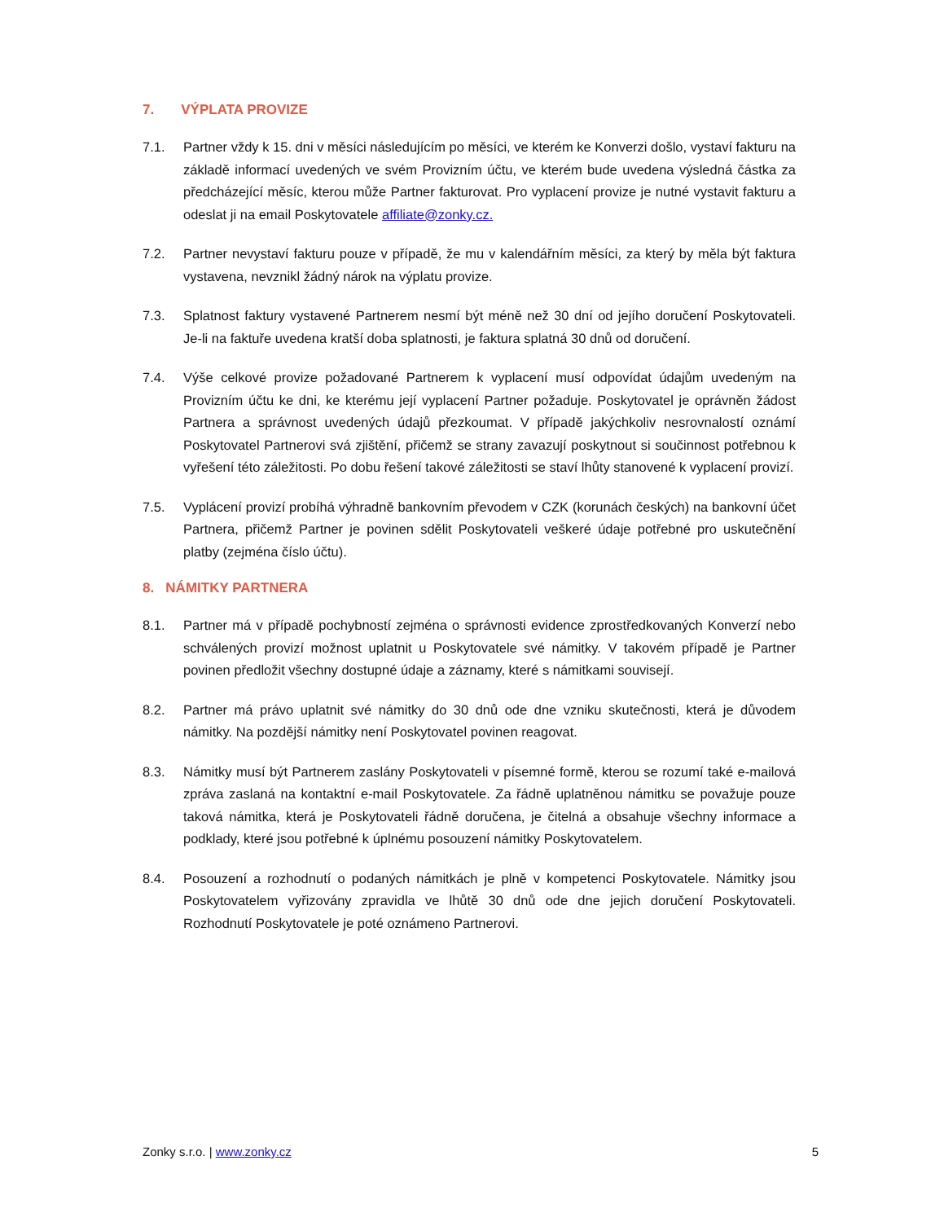7. VÝPLATA PROVIZE
7.1. Partner vždy k 15. dni v měsíci následujícím po měsíci, ve kterém ke Konverzi došlo, vystaví fakturu na základě informací uvedených ve svém Provizním účtu, ve kterém bude uvedena výsledná částka za předcházející měsíc, kterou může Partner fakturovat. Pro vyplacení provize je nutné vystavit fakturu a odeslat ji na email Poskytovatele affiliate@zonky.cz.
7.2. Partner nevystaví fakturu pouze v případě, že mu v kalendářním měsíci, za který by měla být faktura vystavena, nevznikl žádný nárok na výplatu provize.
7.3. Splatnost faktury vystavené Partnerem nesmí být méně než 30 dní od jejího doručení Poskytovateli. Je-li na faktuře uvedena kratší doba splatnosti, je faktura splatná 30 dnů od doručení.
7.4. Výše celkové provize požadované Partnerem k vyplacení musí odpovídat údajům uvedeným na Provizním účtu ke dni, ke kterému její vyplacení Partner požaduje. Poskytovatel je oprávněn žádost Partnera a správnost uvedených údajů přezkoumat. V případě jakýchkoliv nesrovnalostí oznámí Poskytovatel Partnerovi svá zjištění, přičemž se strany zavazují poskytnout si součinnost potřebnou k vyřešení této záležitosti. Po dobu řešení takové záležitosti se staví lhůty stanovené k vyplacení provizí.
7.5. Vyplácení provizí probíhá výhradně bankovním převodem v CZK (korunách českých) na bankovní účet Partnera, přičemž Partner je povinen sdělit Poskytovateli veškeré údaje potřebné pro uskutečnění platby (zejména číslo účtu).
8. NÁMITKY PARTNERA
8.1. Partner má v případě pochybností zejména o správnosti evidence zprostředkovaných Konverzí nebo schválených provizí možnost uplatnit u Poskytovatele své námitky. V takovém případě je Partner povinen předložit všechny dostupné údaje a záznamy, které s námitkami souvisejí.
8.2. Partner má právo uplatnit své námitky do 30 dnů ode dne vzniku skutečnosti, která je důvodem námitky. Na pozdější námitky není Poskytovatel povinen reagovat.
8.3. Námitky musí být Partnerem zaslány Poskytovateli v písemné formě, kterou se rozumí také e-mailová zpráva zaslaná na kontaktní e-mail Poskytovatele. Za řádně uplatněnou námitku se považuje pouze taková námitka, která je Poskytovateli řádně doručena, je čitelná a obsahuje všechny informace a podklady, které jsou potřebné k úplnému posouzení námitky Poskytovatelem.
8.4. Posouzení a rozhodnutí o podaných námitkách je plně v kompetenci Poskytovatele. Námitky jsou Poskytovatelem vyřizovány zpravidla ve lhůtě 30 dnů ode dne jejich doručení Poskytovateli. Rozhodnutí Poskytovatele je poté oznámeno Partnerovi.
Zonky s.r.o. | www.zonky.cz 5